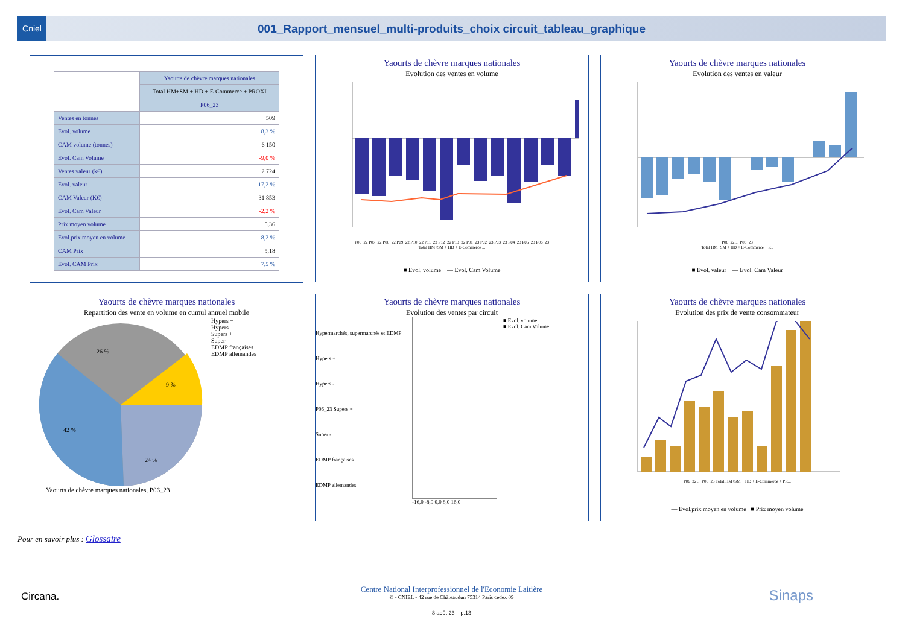Cniel
001_Rapport_mensuel_multi-produits_choix circuit_tableau_graphique
| | Yaourts de chèvre marques nationales |
| --- | --- |
| | Total HM+SM + HD + E-Commerce + PROXI |
| | P06_23 |
| Ventes en tonnes | 509 |
| Evol. volume | 8,3 % |
| CAM volume (tonnes) | 6 150 |
| Evol. Cam Volume | -9,0 % |
| Ventes valeur (k€) | 2 724 |
| Evol. valeur | 17,2 % |
| CAM Valeur (K€) | 31 853 |
| Evol. Cam Valeur | -2,2 % |
| Prix moyen volume | 5,36 |
| Evol.prix moyen en volume | 8,2 % |
| CAM Prix | 5,18 |
| Evol. CAM Prix | 7,5 % |
Yaourts de chèvre marques nationales
Evolution des ventes en volume
P06_22 P07_22 P08_22 P09_22 P10_22 P11_22 P12_22 P13_22 P01_23 P02_23 P03_23 P04_23 P05_23 P06_23
Total HM+SM + HD + E-Commerce ...
■ Evol. volume — Evol. Cam Volume
Yaourts de chèvre marques nationales
Evolution des ventes en valeur
P06_22 ... P06_23
Total HM+SM + HD + E-Commerce + P...
■ Evol. valeur — Evol. Cam Valeur
Yaourts de chèvre marques nationales
Repartition des vente en volume en cumul annuel mobile
26 %
9 %
42 %
24 %
Hypers +
Hypers -
Supers +
Super -
EDMP françaises
EDMP allemandes
Yaourts de chèvre marques nationales, P06_23
Yaourts de chèvre marques nationales
Evolution des ventes par circuit
Hypermarchés, supermarchés et EDMP
Hypers +
Hypers -
P06_23 Supers +
Super -
EDMP françaises
EDMP allemandes
■ Evol. volume
■ Evol. Cam Volume
-16,0 -8,0 0,0 8,0 16,0
Yaourts de chèvre marques nationales
Evolution des prix de vente consommateur
P06_22 ... P06_23 Total HM+SM + HD + E-Commerce + PR...
— Evol.prix moyen en volume ■ Prix moyen volume
Pour en savoir plus : Glossaire
Centre National Interprofessionnel de l'Economie Laitière
© - CNIEL - 42 rue de Châteaudun 75314 Paris cedex 09
8 août 23 p.13
Circana. Sinaps